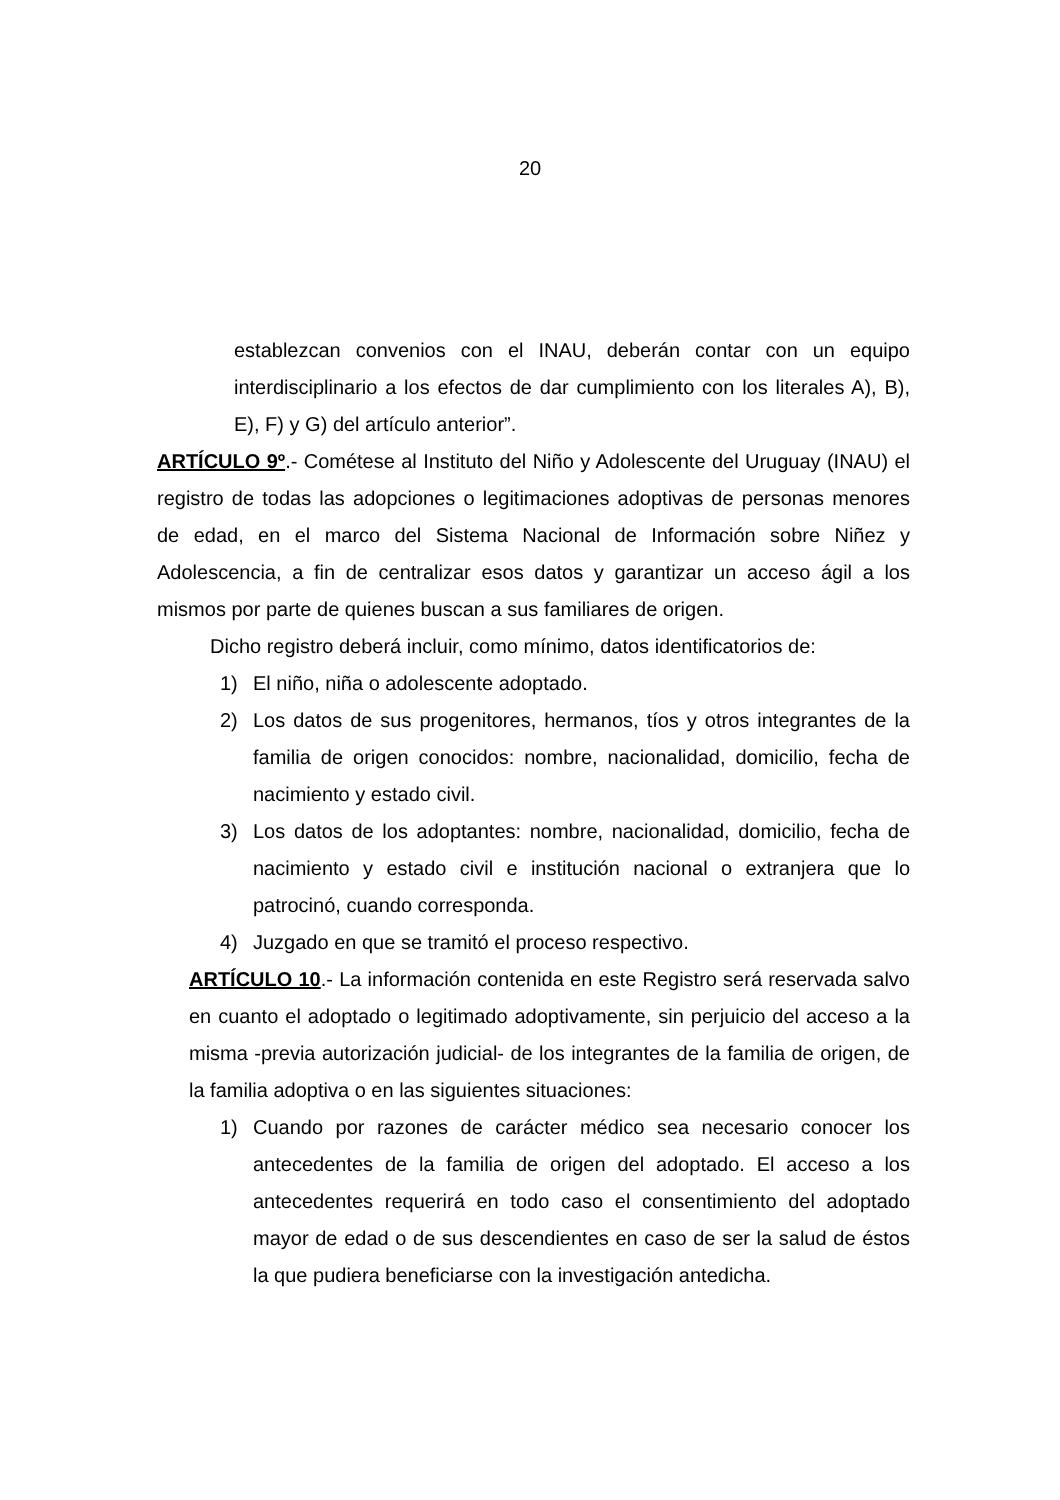20
establezcan convenios con el INAU, deberán contar con un equipo interdisciplinario a los efectos de dar cumplimiento con los literales A), B), E), F) y G) del artículo anterior”.
ARTÍCULO 9º.- Cométese al Instituto del Niño y Adolescente del Uruguay (INAU) el registro de todas las adopciones o legitimaciones adoptivas de personas menores de edad, en el marco del Sistema Nacional de Información sobre Niñez y Adolescencia, a fin de centralizar esos datos y garantizar un acceso ágil a los mismos por parte de quienes buscan a sus familiares de origen.
Dicho registro deberá incluir, como mínimo, datos identificatorios de:
1) El niño, niña o adolescente adoptado.
2) Los datos de sus progenitores, hermanos, tíos y otros integrantes de la familia de origen conocidos: nombre, nacionalidad, domicilio, fecha de nacimiento y estado civil.
3) Los datos de los adoptantes: nombre, nacionalidad, domicilio, fecha de nacimiento y estado civil e institución nacional o extranjera que lo patrocinó, cuando corresponda.
4) Juzgado en que se tramitó el proceso respectivo.
ARTÍCULO 10.- La información contenida en este Registro será reservada salvo en cuanto el adoptado o legitimado adoptivamente, sin perjuicio del acceso a la misma -previa autorización judicial- de los integrantes de la familia de origen, de la familia adoptiva o en las siguientes situaciones:
1) Cuando por razones de carácter médico sea necesario conocer los antecedentes de la familia de origen del adoptado. El acceso a los antecedentes requerirá en todo caso el consentimiento del adoptado mayor de edad o de sus descendientes en caso de ser la salud de éstos la que pudiera beneficiarse con la investigación antedicha.